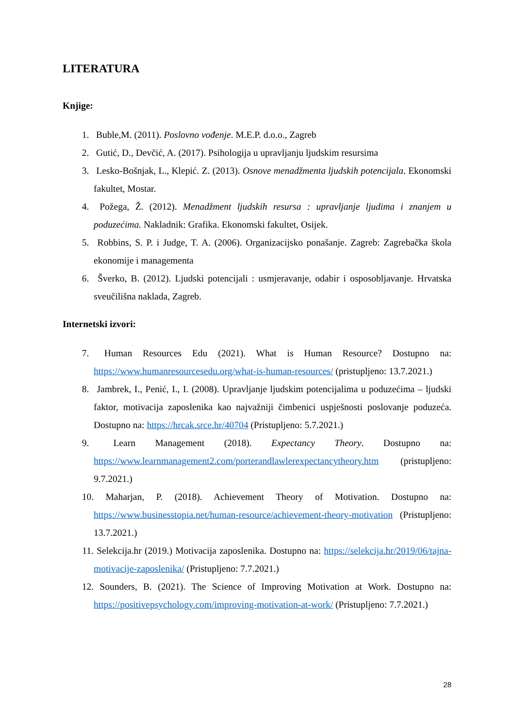LITERATURA
Knjige:
1. Buble,M. (2011). Poslovno vođenje. M.E.P. d.o.o., Zagreb
2. Gutić, D., Devčić, A. (2017). Psihologija u upravljanju ljudskim resursima
3. Lesko-Bošnjak, L., Klepić. Z. (2013). Osnove menadžmenta ljudskih potencijala. Ekonomski fakultet, Mostar.
4. Požega, Ž. (2012). Menadžment ljudskih resursa : upravljanje ljudima i znanjem u poduzećima. Nakladnik: Grafika. Ekonomski fakultet, Osijek.
5. Robbins, S. P. i Judge, T. A. (2006). Organizacijsko ponašanje. Zagreb: Zagrebačka škola ekonomije i managementa
6. Šverko, B. (2012). Ljudski potencijali : usmjeravanje, odabir i osposobljavanje. Hrvatska sveučilišna naklada, Zagreb.
Internetski izvori:
7. Human Resources Edu (2021). What is Human Resource? Dostupno na: https://www.humanresourcesedu.org/what-is-human-resources/ (pristupljeno: 13.7.2021.)
8. Jambrek, I., Penić, I., I. (2008). Upravljanje ljudskim potencijalima u poduzećima – ljudski faktor, motivacija zaposlenika kao najvažniji čimbenici uspješnosti poslovanje poduzeća. Dostupno na: https://hrcak.srce.hr/40704 (Pristupljeno: 5.7.2021.)
9. Learn Management (2018). Expectancy Theory. Dostupno na: https://www.learnmanagement2.com/porterandlawlerexpectancytheory.htm (pristupljeno: 9.7.2021.)
10. Maharjan, P. (2018). Achievement Theory of Motivation. Dostupno na: https://www.businesstopia.net/human-resource/achievement-theory-motivation (Pristupljeno: 13.7.2021.)
11. Selekcija.hr (2019.) Motivacija zaposlenika. Dostupno na: https://selekcija.hr/2019/06/tajna-motivacije-zaposlenika/ (Pristupljeno: 7.7.2021.)
12. Sounders, B. (2021). The Science of Improving Motivation at Work. Dostupno na: https://positivepsychology.com/improving-motivation-at-work/ (Pristupljeno: 7.7.2021.)
28